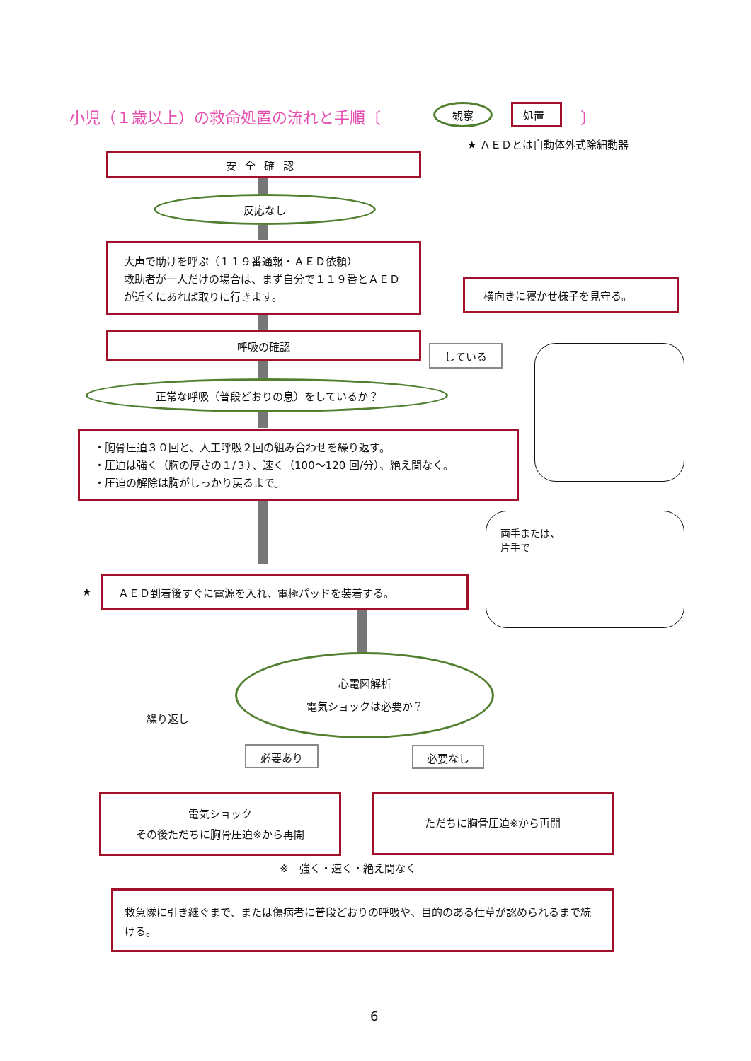小児（１歳以上）の救命処置の流れと手順〔
観察 処置 〕
★ ＡＥＤとは自動体外式除細動器
安全確認
反応なし
大声で助けを呼ぶ（１１９番通報・ＡＥＤ依頼）
救助者が一人だけの場合は、まず自分で１１９番とＡＥＤが近くにあれば取りに行きます。
横向きに寝かせ様子を見守る。
呼吸の確認
している
正常な呼吸（普段どおりの息）をしているか？
・胸骨圧迫３０回と、人工呼吸２回の組み合わせを繰り返す。
・圧迫は強く（胸の厚さの１/３）、速く（100～120 回/分）、絶え間なく。
・圧迫の解除は胸がしっかり戻るまで。
両手または、
片手で
★
ＡＥＤ到着後すぐに電源を入れ、電極パッドを装着する。
心電図解析
電気ショックは必要か？
繰り返し
必要あり 必要なし
電気ショック
その後ただちに胸骨圧迫※から再開
ただちに胸骨圧迫※から再開
※　強く・速く・絶え間なく
救急隊に引き継ぐまで、または傷病者に普段どおりの呼吸や、目的のある仕草が認められるまで続ける。
6